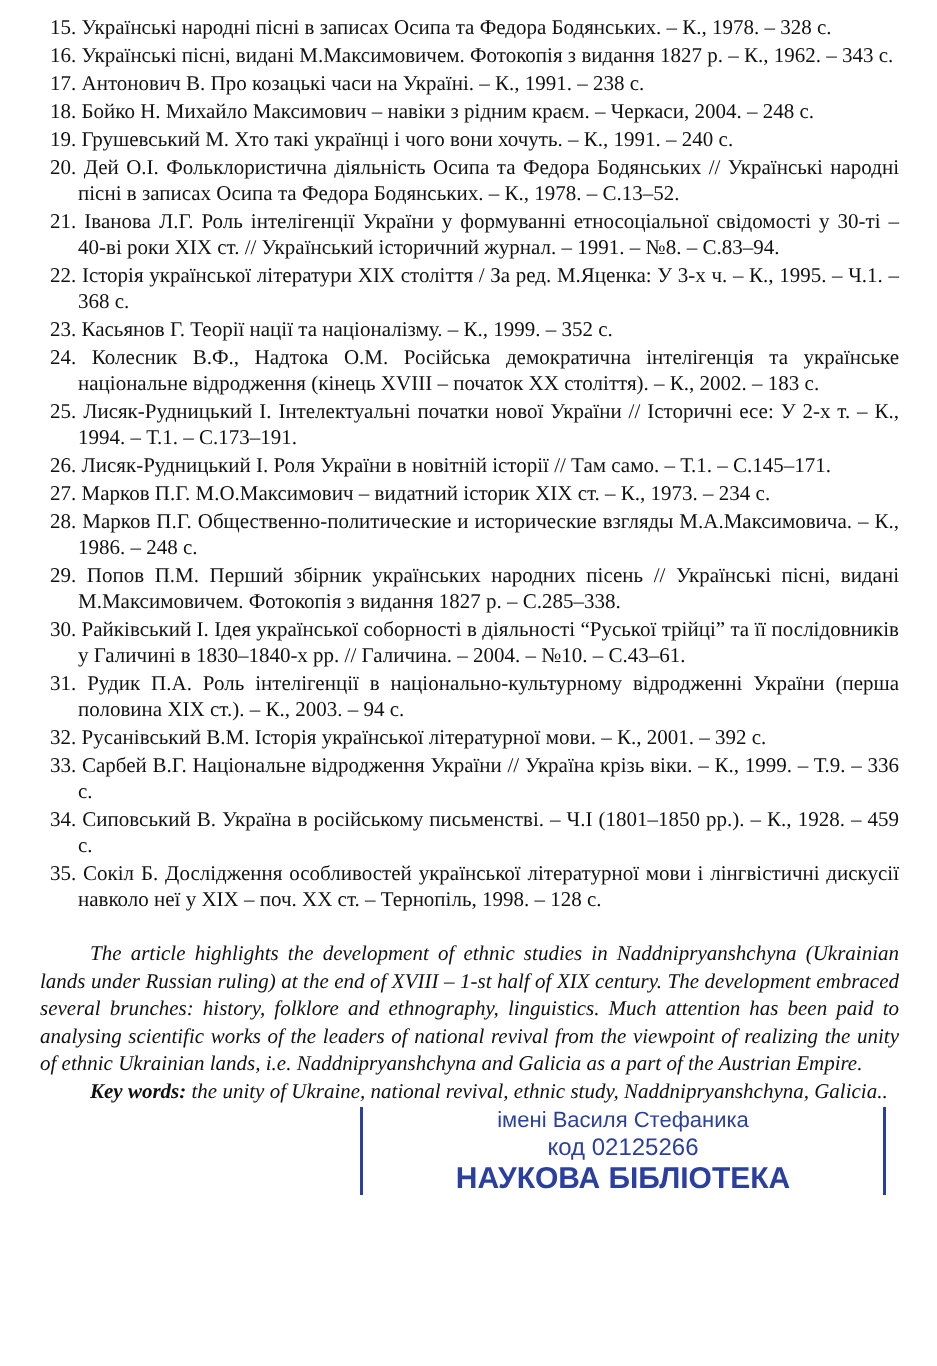15. Українські народні пісні в записах Осипа та Федора Бодянських. – К., 1978. – 328 с.
16. Українські пісні, видані М.Максимовичем. Фотокопія з видання 1827 р. – К., 1962. – 343 с.
17. Антонович В. Про козацькі часи на Україні. – К., 1991. – 238 с.
18. Бойко Н. Михайло Максимович – навіки з рідним краєм. – Черкаси, 2004. – 248 с.
19. Грушевський М. Хто такі українці і чого вони хочуть. – К., 1991. – 240 с.
20. Дей О.І. Фольклористична діяльність Осипа та Федора Бодянських // Українські народні пісні в записах Осипа та Федора Бодянських. – К., 1978. – С.13–52.
21. Іванова Л.Г. Роль інтелігенції України у формуванні етносоціальної свідомості у 30-ті – 40-ві роки ХІХ ст. // Український історичний журнал. – 1991. – №8. – С.83–94.
22. Історія української літератури ХІХ століття / За ред. М.Яценка: У 3-х ч. – К., 1995. – Ч.1. – 368 с.
23. Касьянов Г. Теорії нації та націоналізму. – К., 1999. – 352 с.
24. Колесник В.Ф., Надтока О.М. Російська демократична інтелігенція та українське національне відродження (кінець XVIII – початок XX століття). – К., 2002. – 183 с.
25. Лисяк-Рудницький І. Інтелектуальні початки нової України // Історичні есе: У 2-х т. – К., 1994. – Т.1. – С.173–191.
26. Лисяк-Рудницький І. Роля України в новітній історії // Там само. – Т.1. – С.145–171.
27. Марков П.Г. М.О.Максимович – видатний історик XIX ст. – К., 1973. – 234 с.
28. Марков П.Г. Общественно-политические и исторические взгляды М.А.Максимовича. – К., 1986. – 248 с.
29. Попов П.М. Перший збірник українських народних пісень // Українські пісні, видані М.Максимовичем. Фотокопія з видання 1827 р. – С.285–338.
30. Райківський І. Ідея української соборності в діяльності “Руської трійці” та її послідовників у Галичині в 1830–1840-х рр. // Галичина. – 2004. – №10. – С.43–61.
31. Рудик П.А. Роль інтелігенції в національно-культурному відродженні України (перша половина XIX ст.). – К., 2003. – 94 с.
32. Русанівський В.М. Історія української літературної мови. – К., 2001. – 392 с.
33. Сарбей В.Г. Національне відродження України // Україна крізь віки. – К., 1999. – Т.9. – 336 с.
34. Сиповський В. Україна в російському письменстві. – Ч.І (1801–1850 рр.). – К., 1928. – 459 с.
35. Сокіл Б. Дослідження особливостей української літературної мови і лінгвістичні дискусії навколо неї у XIX – поч. XX ст. – Тернопіль, 1998. – 128 с.
The article highlights the development of ethnic studies in Naddnipryanshchyna (Ukrainian lands under Russian ruling) at the end of XVIII – 1-st half of XIX century. The development embraced several brunches: history, folklore and ethnography, linguistics. Much attention has been paid to analysing scientific works of the leaders of national revival from the viewpoint of realizing the unity of ethnic Ukrainian lands, i.e. Naddnipryanshchyna and Galicia as a part of the Austrian Empire.
Key words: the unity of Ukraine, national revival, ethnic study, Naddnipryanshchyna, Galicia..
імені Василя Стефаника
код 02125266
НАУКОВА БІБЛІОТЕКА